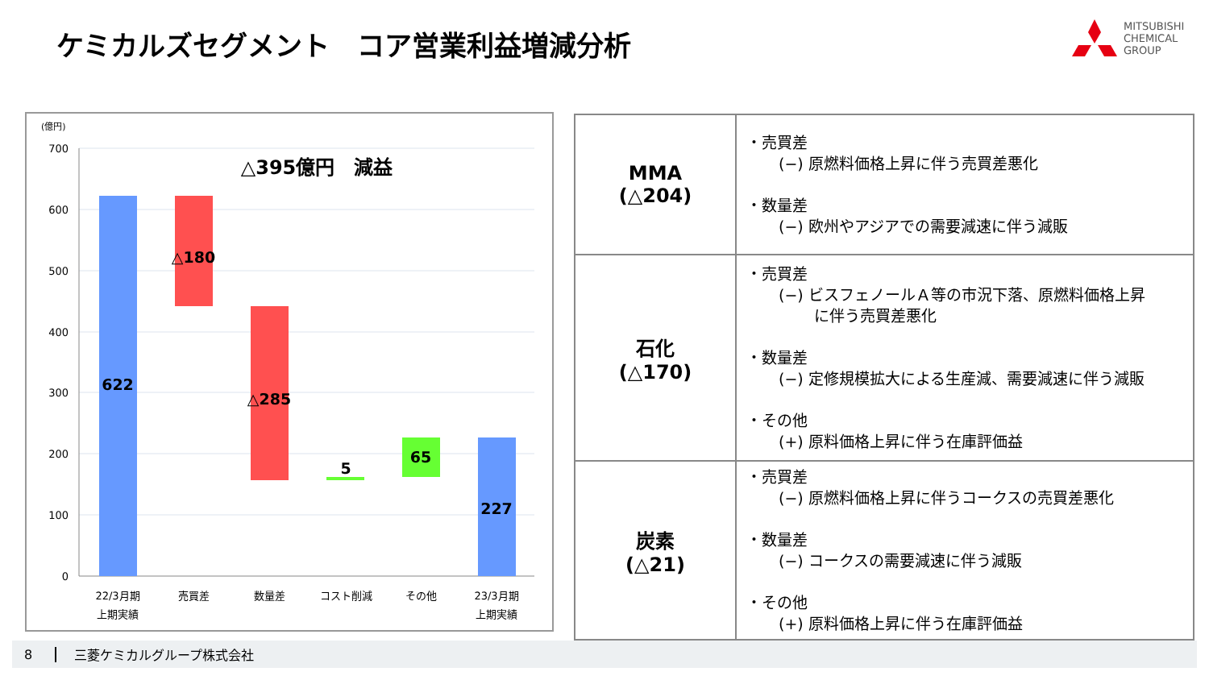ケミカルズセグメント　コア営業利益増減分析
MITSUBISHI
CHEMICAL
GROUP
(億円)
700
600
500
400
300
200
100
0
△395億円　減益
622
△180
△285
5
65
227
22/3月期
上期実績
売買差
数量差
コスト削減
その他
23/3月期
上期実績
| MMA (△204) | ・売買差 (−) 原燃料価格上昇に伴う売買差悪化 ・数量差 (−) 欧州やアジアでの需要減速に伴う減販 |
| 石化 (△170) | ・売買差 (−) ビスフェノールＡ等の市況下落、原燃料価格上昇 に伴う売買差悪化 ・数量差 (−) 定修規模拡大による生産減、需要減速に伴う減販 ・その他 (+) 原料価格上昇に伴う在庫評価益 |
| 炭素 (△21) | ・売買差 (−) 原燃料価格上昇に伴うコークスの売買差悪化 ・数量差 (−) コークスの需要減速に伴う減販 ・その他 (+) 原料価格上昇に伴う在庫評価益 |
8 三菱ケミカルグループ株式会社